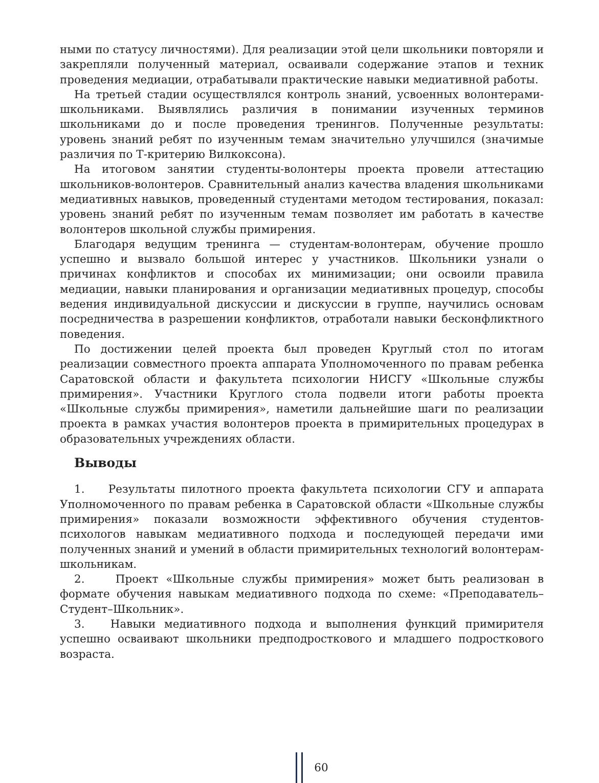ными по статусу личностями). Для реализации этой цели школьники повторяли и закрепляли полученный материал, осваивали содержание этапов и техник проведения медиации, отрабатывали практические навыки медиативной работы.
На третьей стадии осуществлялся контроль знаний, усвоенных волонтерами-школьниками. Выявлялись различия в понимании изученных терминов школьниками до и после проведения тренингов. Полученные результаты: уровень знаний ребят по изученным темам значительно улучшился (значимые различия по Т-критерию Вилкоксона).
На итоговом занятии студенты-волонтеры проекта провели аттестацию школьников-волонтеров. Сравнительный анализ качества владения школьниками медиативных навыков, проведенный студентами методом тестирования, показал: уровень знаний ребят по изученным темам позволяет им работать в качестве волонтеров школьной службы примирения.
Благодаря ведущим тренинга — студентам-волонтерам, обучение прошло успешно и вызвало большой интерес у участников. Школьники узнали о причинах конфликтов и способах их минимизации; они освоили правила медиации, навыки планирования и организации медиативных процедур, способы ведения индивидуальной дискуссии и дискуссии в группе, научились основам посредничества в разрешении конфликтов, отработали навыки бесконфликтного поведения.
По достижении целей проекта был проведен Круглый стол по итогам реализации совместного проекта аппарата Уполномоченного по правам ребенка Саратовской области и факультета психологии НИСГУ «Школьные службы примирения». Участники Круглого стола подвели итоги работы проекта «Школьные службы примирения», наметили дальнейшие шаги по реализации проекта в рамках участия волонтеров проекта в примирительных процедурах в образовательных учреждениях области.
Выводы
1. Результаты пилотного проекта факультета психологии СГУ и аппарата Уполномоченного по правам ребенка в Саратовской области «Школьные службы примирения» показали возможности эффективного обучения студентов-психологов навыкам медиативного подхода и последующей передачи ими полученных знаний и умений в области примирительных технологий волонтерам-школьникам.
2. Проект «Школьные службы примирения» может быть реализован в формате обучения навыкам медиативного подхода по схеме: «Преподаватель–Студент–Школьник».
3. Навыки медиативного подхода и выполнения функций примирителя успешно осваивают школьники предподросткового и младшего подросткового возраста.
60